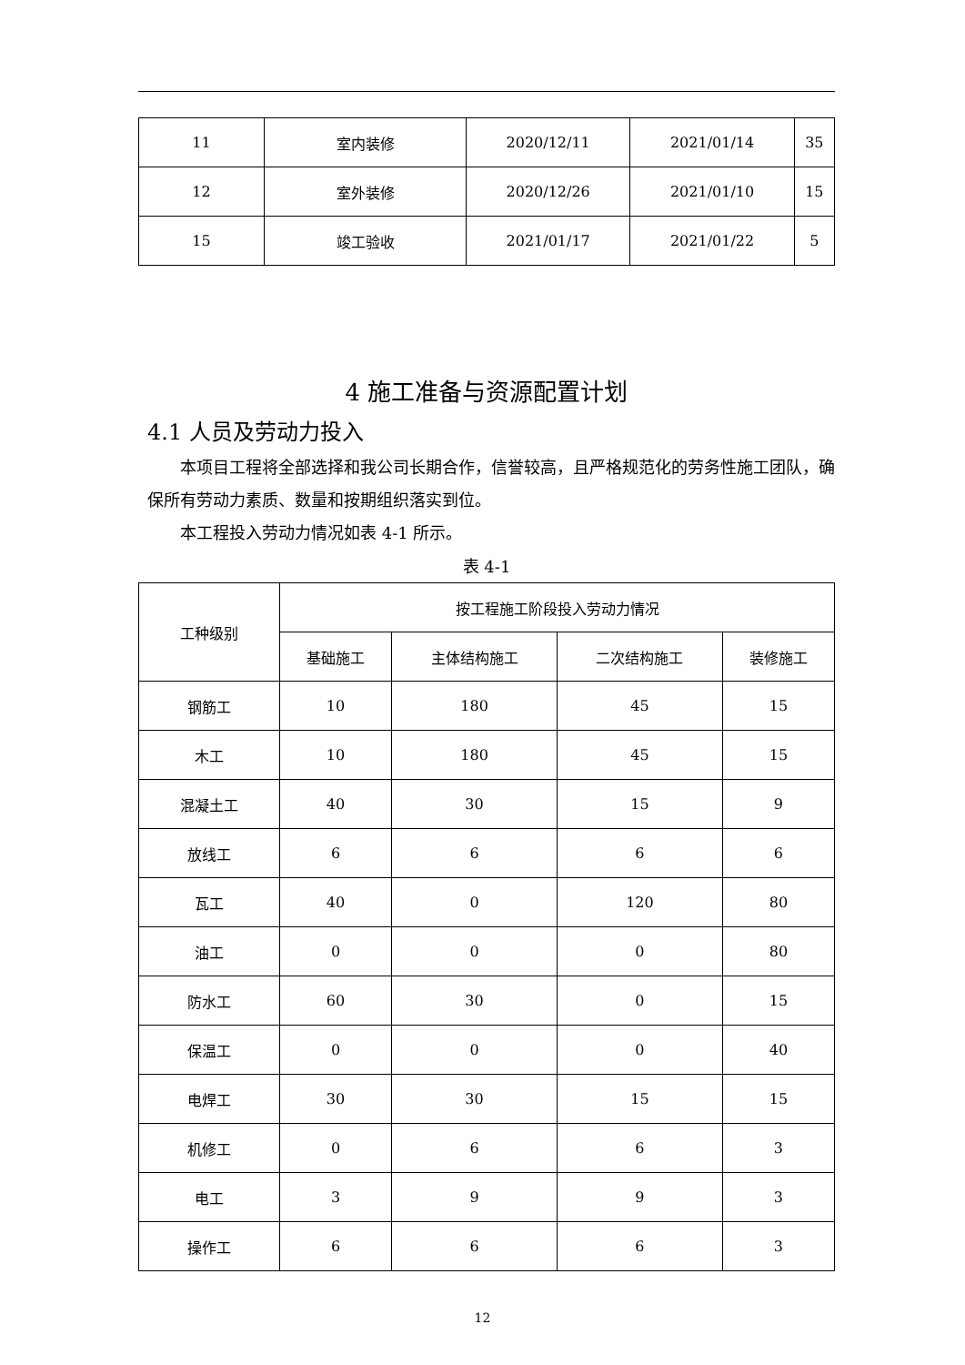| 11 | 室内装修 | 2020/12/11 | 2021/01/14 | 35 |
| 12 | 室外装修 | 2020/12/26 | 2021/01/10 | 15 |
| 15 | 竣工验收 | 2021/01/17 | 2021/01/22 | 5 |
4 施工准备与资源配置计划
4.1 人员及劳动力投入
本项目工程将全部选择和我公司长期合作，信誉较高，且严格规范化的劳务性施工团队，确保所有劳动力素质、数量和按期组织落实到位。
本工程投入劳动力情况如表 4-1 所示。
表 4-1
| 工种级别 | 按工程施工阶段投入劳动力情况 | | | |
| --- | --- | --- | --- | --- |
| | 基础施工 | 主体结构施工 | 二次结构施工 | 装修施工 |
| 钢筋工 | 10 | 180 | 45 | 15 |
| 木工 | 10 | 180 | 45 | 15 |
| 混凝土工 | 40 | 30 | 15 | 9 |
| 放线工 | 6 | 6 | 6 | 6 |
| 瓦工 | 40 | 0 | 120 | 80 |
| 油工 | 0 | 0 | 0 | 80 |
| 防水工 | 60 | 30 | 0 | 15 |
| 保温工 | 0 | 0 | 0 | 40 |
| 电焊工 | 30 | 30 | 15 | 15 |
| 机修工 | 0 | 6 | 6 | 3 |
| 电工 | 3 | 9 | 9 | 3 |
| 操作工 | 6 | 6 | 6 | 3 |
12